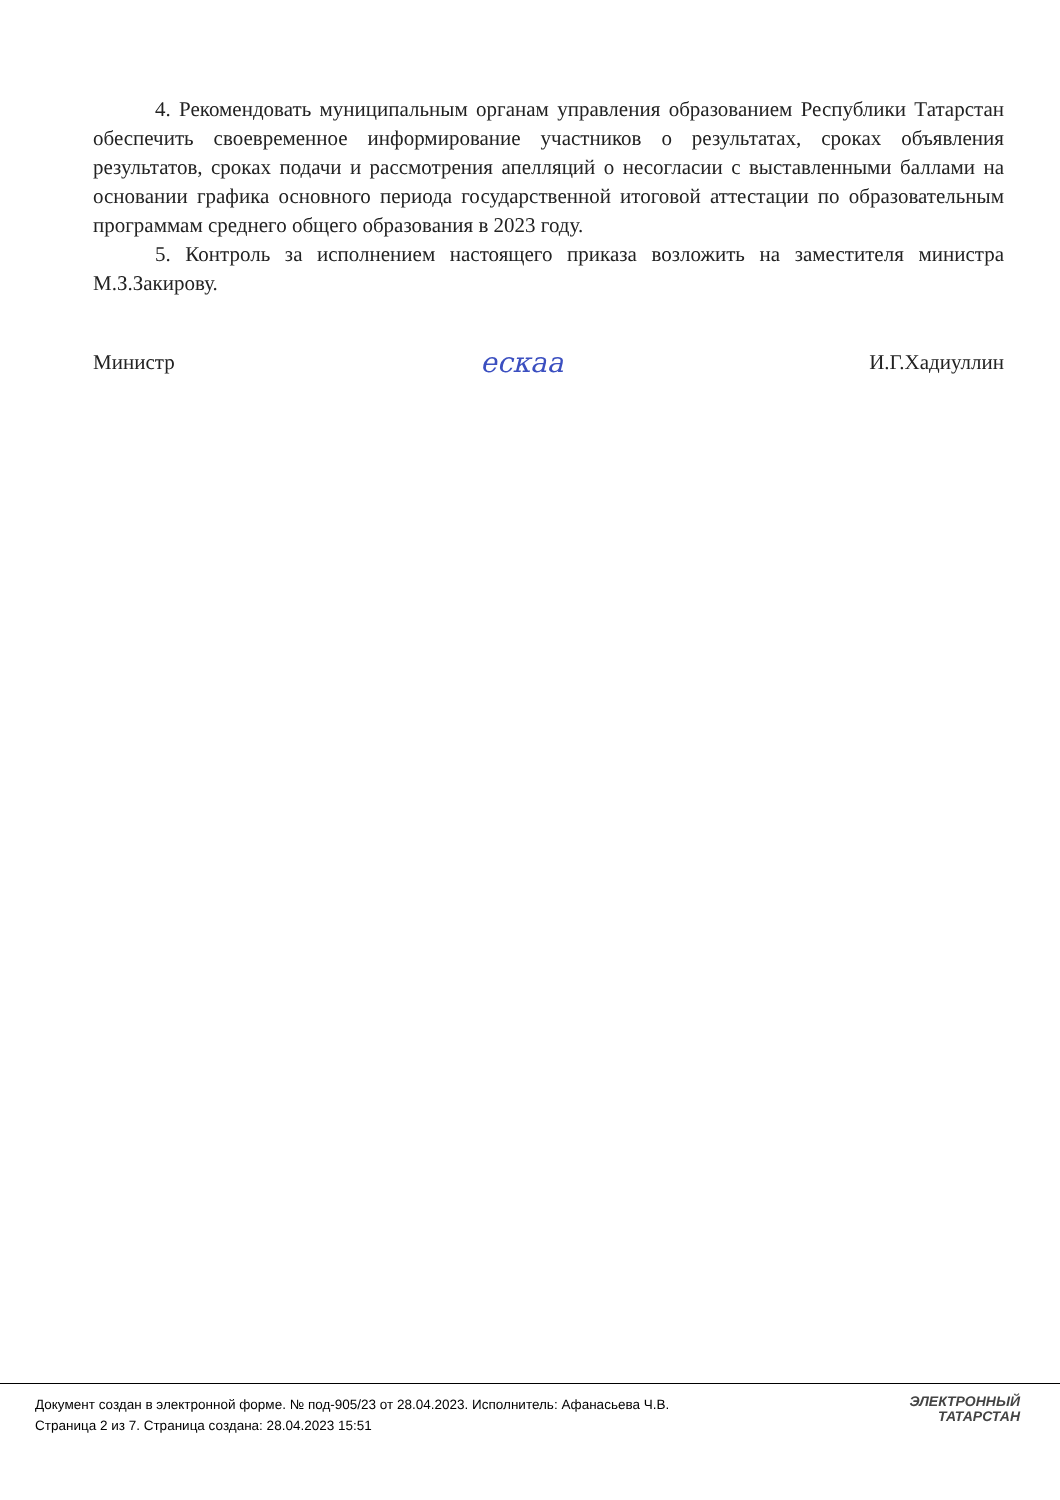4. Рекомендовать муниципальным органам управления образованием Республики Татарстан обеспечить своевременное информирование участников о результатах, сроках объявления результатов, сроках подачи и рассмотрения апелляций о несогласии с выставленными баллами на основании графика основного периода государственной итоговой аттестации по образовательным программам среднего общего образования в 2023 году.
5. Контроль за исполнением настоящего приказа возложить на заместителя министра М.З.Закирову.
Министр ескаа И.Г.Хадиуллин
Документ создан в электронной форме. № под-905/23 от 28.04.2023. Исполнитель: Афанасьева Ч.В.
Страница 2 из 7. Страница создана: 28.04.2023 15:51
ЭЛЕКТРОННЫЙ
ТАТАРСТАН